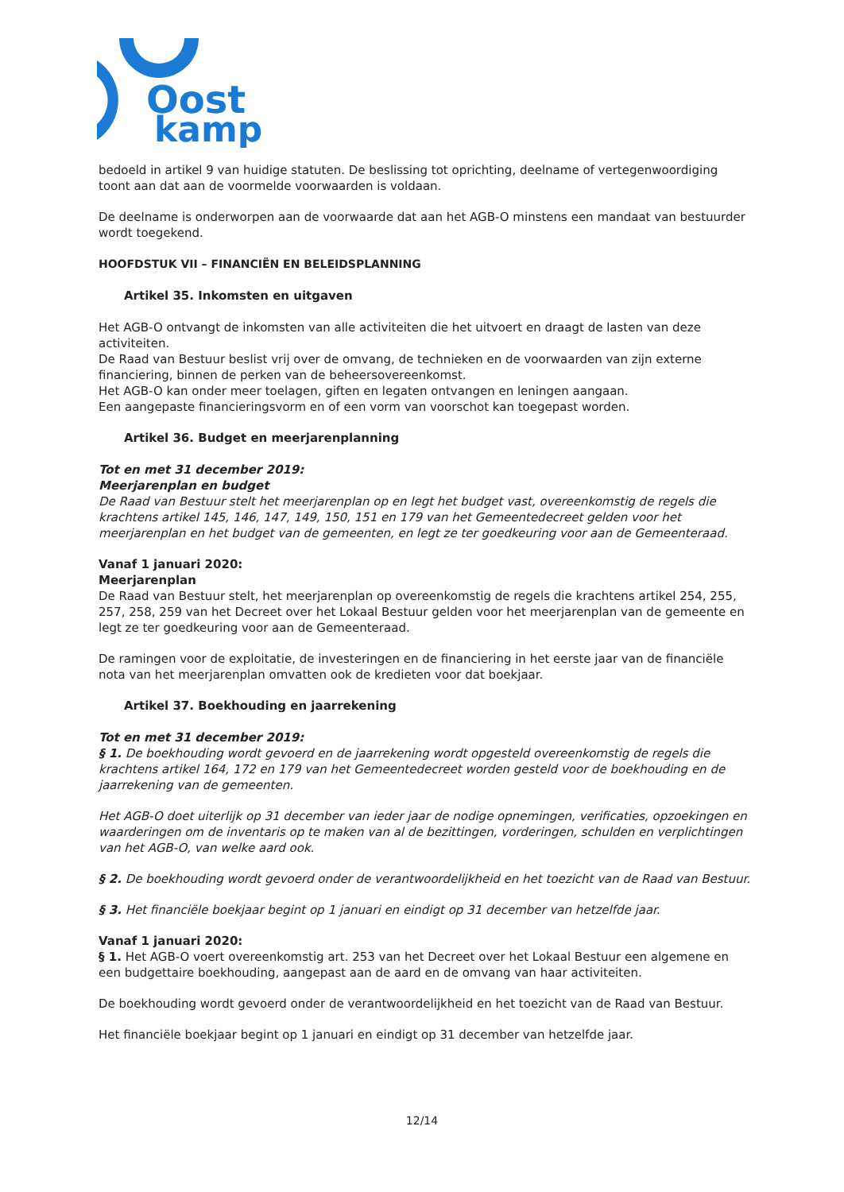Oost
kamp
bedoeld in artikel 9 van huidige statuten. De beslissing tot oprichting, deelname of vertegenwoordiging toont aan dat aan de voormelde voorwaarden is voldaan.
De deelname is onderworpen aan de voorwaarde dat aan het AGB-O minstens een mandaat van bestuurder wordt toegekend.
HOOFDSTUK VII – FINANCIËN EN BELEIDSPLANNING
Artikel 35. Inkomsten en uitgaven
Het AGB-O ontvangt de inkomsten van alle activiteiten die het uitvoert en draagt de lasten van deze activiteiten.
De Raad van Bestuur beslist vrij over de omvang, de technieken en de voorwaarden van zijn externe financiering, binnen de perken van de beheersovereenkomst.
Het AGB-O kan onder meer toelagen, giften en legaten ontvangen en leningen aangaan.
Een aangepaste financieringsvorm en of een vorm van voorschot kan toegepast worden.
Artikel 36. Budget en meerjarenplanning
Tot en met 31 december 2019:
Meerjarenplan en budget
De Raad van Bestuur stelt het meerjarenplan op en legt het budget vast, overeenkomstig de regels die krachtens artikel 145, 146, 147, 149, 150, 151 en 179 van het Gemeentedecreet gelden voor het meerjarenplan en het budget van de gemeenten, en legt ze ter goedkeuring voor aan de Gemeenteraad.
Vanaf 1 januari 2020:
Meerjarenplan
De Raad van Bestuur stelt, het meerjarenplan op overeenkomstig de regels die krachtens artikel 254, 255, 257, 258, 259 van het Decreet over het Lokaal Bestuur gelden voor het meerjarenplan van de gemeente en legt ze ter goedkeuring voor aan de Gemeenteraad.
De ramingen voor de exploitatie, de investeringen en de financiering in het eerste jaar van de financiële nota van het meerjarenplan omvatten ook de kredieten voor dat boekjaar.
Artikel 37. Boekhouding en jaarrekening
Tot en met 31 december 2019:
§ 1. De boekhouding wordt gevoerd en de jaarrekening wordt opgesteld overeenkomstig de regels die krachtens artikel 164, 172 en 179 van het Gemeentedecreet worden gesteld voor de boekhouding en de jaarrekening van de gemeenten.
Het AGB-O doet uiterlijk op 31 december van ieder jaar de nodige opnemingen, verificaties, opzoekingen en waarderingen om de inventaris op te maken van al de bezittingen, vorderingen, schulden en verplichtingen van het AGB-O, van welke aard ook.
§ 2. De boekhouding wordt gevoerd onder de verantwoordelijkheid en het toezicht van de Raad van Bestuur.
§ 3. Het financiële boekjaar begint op 1 januari en eindigt op 31 december van hetzelfde jaar.
Vanaf 1 januari 2020:
§ 1. Het AGB-O voert overeenkomstig art. 253 van het Decreet over het Lokaal Bestuur een algemene en een budgettaire boekhouding, aangepast aan de aard en de omvang van haar activiteiten.
De boekhouding wordt gevoerd onder de verantwoordelijkheid en het toezicht van de Raad van Bestuur.
Het financiële boekjaar begint op 1 januari en eindigt op 31 december van hetzelfde jaar.
12/14